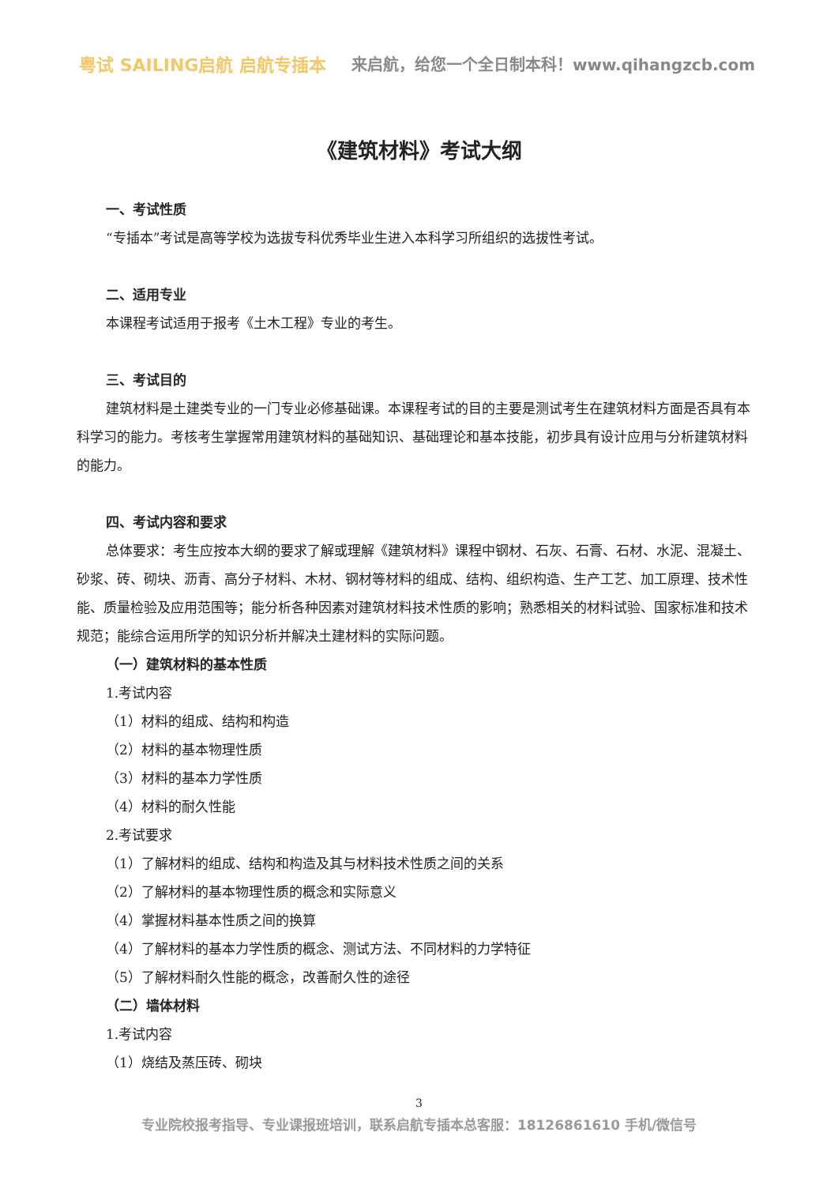粤试 SAILING启航 启航专插本
来启航，给您一个全日制本科！www.qihangzcb.com
《建筑材料》考试大纲
一、考试性质
“专插本”考试是高等学校为选拔专科优秀毕业生进入本科学习所组织的选拔性考试。
二、适用专业
本课程考试适用于报考《土木工程》专业的考生。
三、考试目的
建筑材料是土建类专业的一门专业必修基础课。本课程考试的目的主要是测试考生在建筑材料方面是否具有本科学习的能力。考核考生掌握常用建筑材料的基础知识、基础理论和基本技能，初步具有设计应用与分析建筑材料的能力。
四、考试内容和要求
总体要求：考生应按本大纲的要求了解或理解《建筑材料》课程中钢材、石灰、石膏、石材、水泥、混凝土、砂浆、砖、砌块、沥青、高分子材料、木材、钢材等材料的组成、结构、组织构造、生产工艺、加工原理、技术性能、质量检验及应用范围等；能分析各种因素对建筑材料技术性质的影响；熟悉相关的材料试验、国家标准和技术规范；能综合运用所学的知识分析并解决土建材料的实际问题。
（一）建筑材料的基本性质
1.考试内容
（1）材料的组成、结构和构造
（2）材料的基本物理性质
（3）材料的基本力学性质
（4）材料的耐久性能
2.考试要求
（1）了解材料的组成、结构和构造及其与材料技术性质之间的关系
（2）了解材料的基本物理性质的概念和实际意义
（4）掌握材料基本性质之间的换算
（4）了解材料的基本力学性质的概念、测试方法、不同材料的力学特征
（5）了解材料耐久性能的概念，改善耐久性的途径
（二）墙体材料
1.考试内容
（1）烧结及蒸压砖、砌块
3
专业院校报考指导、专业课报班培训，联系启航专插本总客服：18126861610 手机/微信号